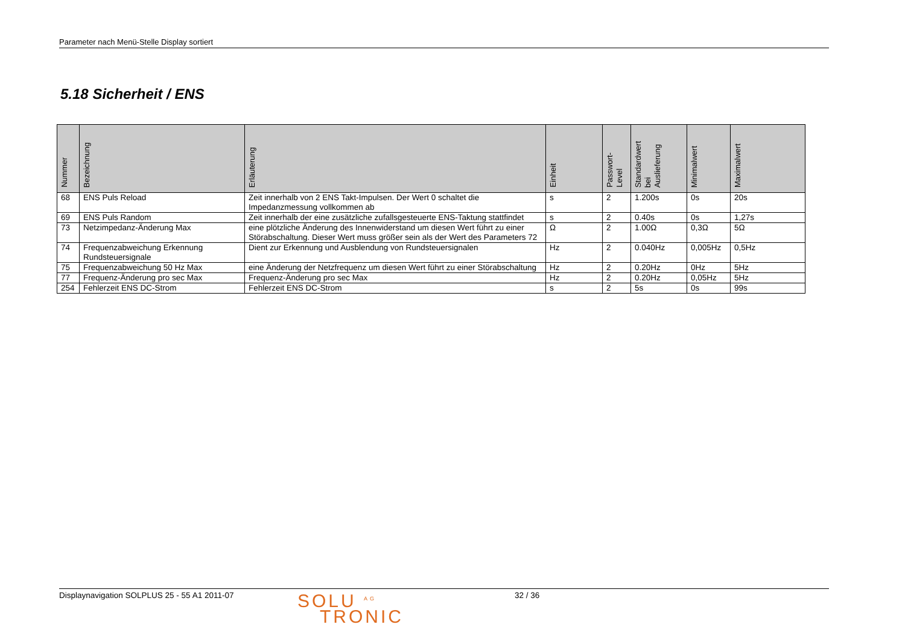Parameter nach Menü-Stelle Display sortiert
5.18 Sicherheit / ENS
| Nummer | Bezeichnung | Erläuterung | Einheit | Passwort- Level | Standardwert bei Auslieferung | Minimalwert | Maximalwert |
| --- | --- | --- | --- | --- | --- | --- | --- |
| 68 | ENS Puls Reload | Zeit innerhalb von 2 ENS Takt-Impulsen. Der Wert 0 schaltet die Impedanzmessung vollkommen ab | s | 2 | 1.200s | 0s | 20s |
| 69 | ENS Puls Random | Zeit innerhalb der eine zusätzliche zufallsgesteuerte ENS-Taktung stattfindet | s | 2 | 0.40s | 0s | 1,27s |
| 73 | Netzimpedanz-Änderung Max | eine plötzliche Änderung des Innenwiderstand um diesen Wert führt zu einer Störabschaltung. Dieser Wert muss größer sein als der Wert des Parameters 72 | Ω | 2 | 1.00Ω | 0,3Ω | 5Ω |
| 74 | Frequenzabweichung Erkennung Rundsteuersignale | Dient zur Erkennung und Ausblendung von Rundsteuersignalen | Hz | 2 | 0.040Hz | 0,005Hz | 0,5Hz |
| 75 | Frequenzabweichung 50 Hz Max | eine Änderung der Netzfrequenz um diesen Wert führt zu einer Störabschaltung | Hz | 2 | 0.20Hz | 0Hz | 5Hz |
| 77 | Frequenz-Änderung pro sec Max | Frequenz-Änderung pro sec Max | Hz | 2 | 0.20Hz | 0,05Hz | 5Hz |
| 254 | Fehlerzeit ENS DC-Strom | Fehlerzeit ENS DC-Strom | s | 2 | 5s | 0s | 99s |
Displaynavigation SOLPLUS 25 - 55 A1 2011-07
SOLU <sup>AG</sup>
TRONIC
32 / 36